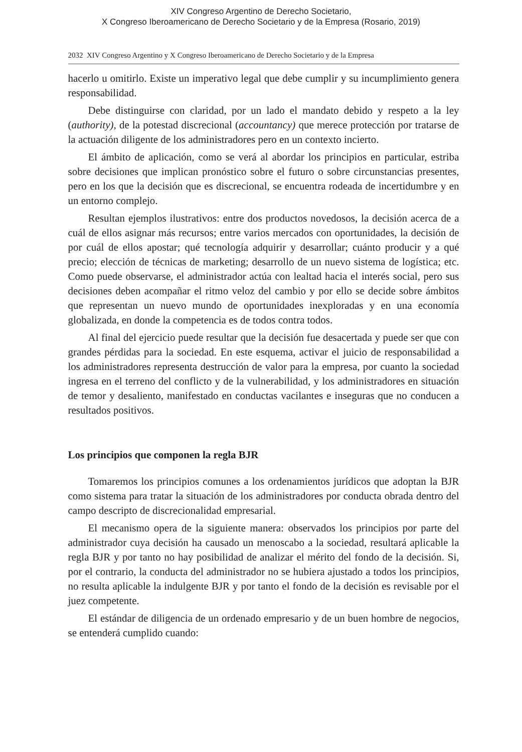XIV Congreso Argentino de Derecho Societario,
X Congreso Iberoamericano de Derecho Societario y de la Empresa (Rosario, 2019)
2032 XIV Congreso Argentino y X Congreso Iberoamericano de Derecho Societario y de la Empresa
hacerlo u omitirlo. Existe un imperativo legal que debe cumplir y su incumplimiento genera responsabilidad.
Debe distinguirse con claridad, por un lado el mandato debido y respeto a la ley (authority), de la potestad discrecional (accountancy) que merece protección por tratarse de la actuación diligente de los administradores pero en un contexto incierto.
El ámbito de aplicación, como se verá al abordar los principios en particular, estriba sobre decisiones que implican pronóstico sobre el futuro o sobre circunstancias presentes, pero en los que la decisión que es discrecional, se encuentra rodeada de incertidumbre y en un entorno complejo.
Resultan ejemplos ilustrativos: entre dos productos novedosos, la decisión acerca de a cuál de ellos asignar más recursos; entre varios mercados con oportunidades, la decisión de por cuál de ellos apostar; qué tecnología adquirir y desarrollar; cuánto producir y a qué precio; elección de técnicas de marketing; desarrollo de un nuevo sistema de logística; etc. Como puede observarse, el administrador actúa con lealtad hacia el interés social, pero sus decisiones deben acompañar el ritmo veloz del cambio y por ello se decide sobre ámbitos que representan un nuevo mundo de oportunidades inexploradas y en una economía globalizada, en donde la competencia es de todos contra todos.
Al final del ejercicio puede resultar que la decisión fue desacertada y puede ser que con grandes pérdidas para la sociedad. En este esquema, activar el juicio de responsabilidad a los administradores representa destrucción de valor para la empresa, por cuanto la sociedad ingresa en el terreno del conflicto y de la vulnerabilidad, y los administradores en situación de temor y desaliento, manifestado en conductas vacilantes e inseguras que no conducen a resultados positivos.
Los principios que componen la regla BJR
Tomaremos los principios comunes a los ordenamientos jurídicos que adoptan la BJR como sistema para tratar la situación de los administradores por conducta obrada dentro del campo descripto de discrecionalidad empresarial.
El mecanismo opera de la siguiente manera: observados los principios por parte del administrador cuya decisión ha causado un menoscabo a la sociedad, resultará aplicable la regla BJR y por tanto no hay posibilidad de analizar el mérito del fondo de la decisión. Si, por el contrario, la conducta del administrador no se hubiera ajustado a todos los principios, no resulta aplicable la indulgente BJR y por tanto el fondo de la decisión es revisable por el juez competente.
El estándar de diligencia de un ordenado empresario y de un buen hombre de negocios, se entenderá cumplido cuando: